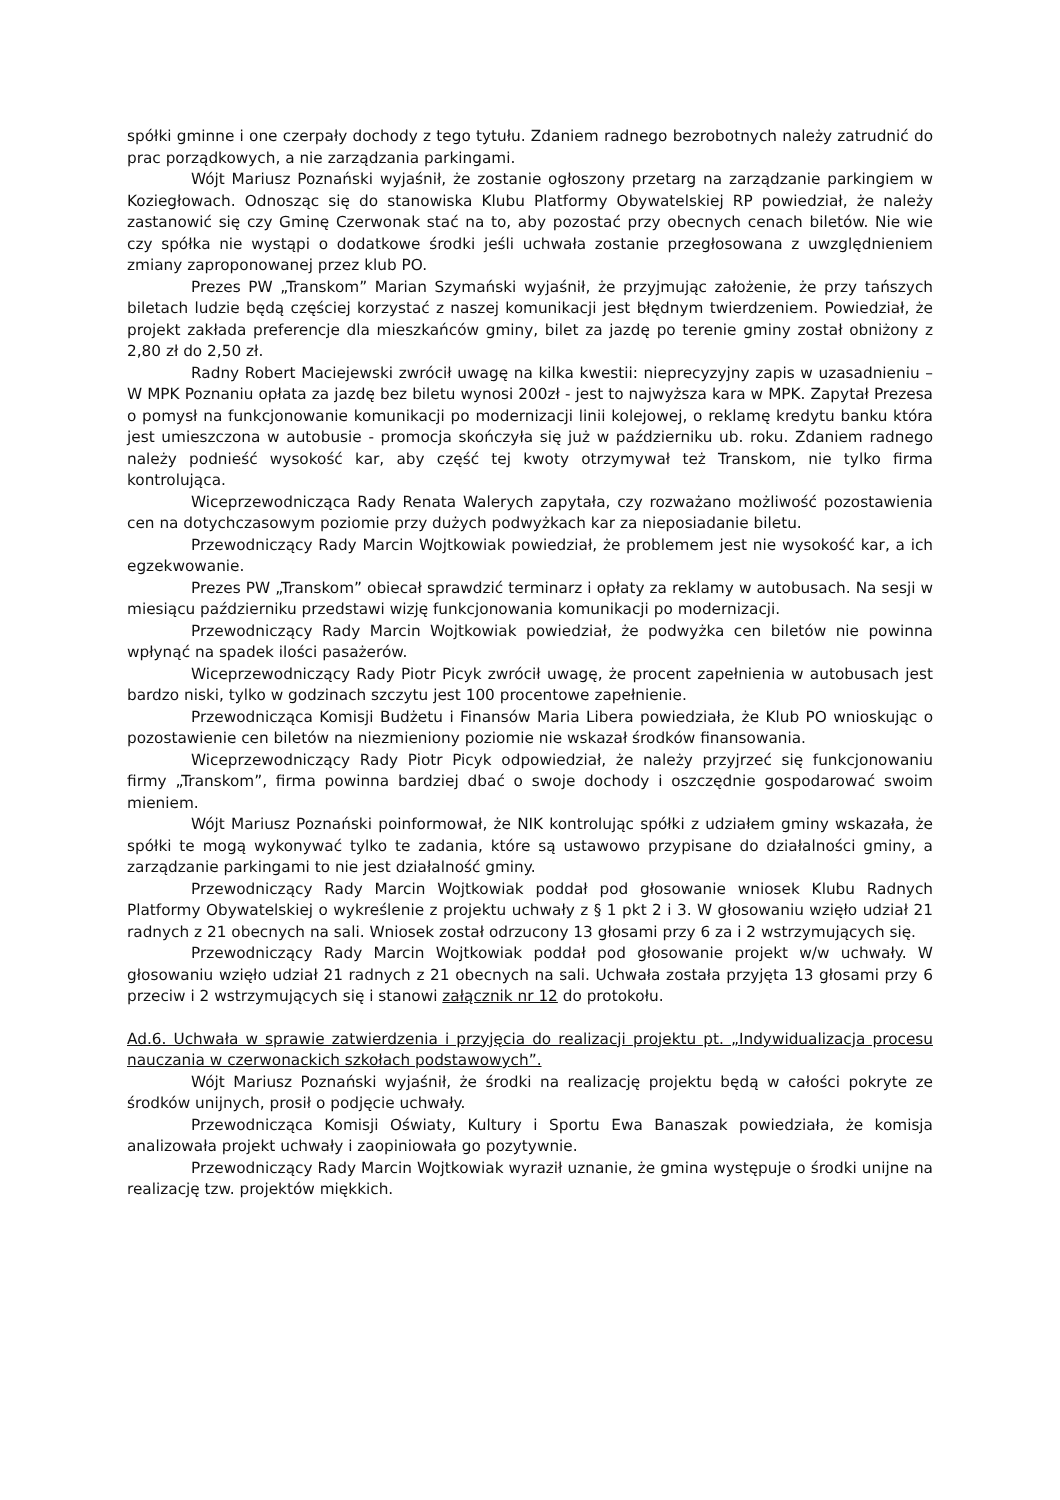spółki gminne i one czerpały dochody z tego tytułu. Zdaniem radnego bezrobotnych należy zatrudnić do prac porządkowych, a nie zarządzania parkingami.
Wójt Mariusz Poznański wyjaśnił, że zostanie ogłoszony przetarg na zarządzanie parkingiem w Koziegłowach. Odnosząc się do stanowiska Klubu Platformy Obywatelskiej RP powiedział, że należy zastanowić się czy Gminę Czerwonak stać na to, aby pozostać przy obecnych cenach biletów. Nie wie czy spółka nie wystąpi o dodatkowe środki jeśli uchwała zostanie przegłosowana z uwzględnieniem zmiany zaproponowanej przez klub PO.
Prezes PW „Transkom” Marian Szymański wyjaśnił, że przyjmując założenie, że przy tańszych biletach ludzie będą częściej korzystać z naszej komunikacji jest błędnym twierdzeniem. Powiedział, że projekt zakłada preferencje dla mieszkańców gminy, bilet za jazdę po terenie gminy został obniżony z 2,80 zł do 2,50 zł.
Radny Robert Maciejewski zwrócił uwagę na kilka kwestii: nieprecyzyjny zapis w uzasadnieniu – W MPK Poznaniu opłata za jazdę bez biletu wynosi 200zł - jest to najwyższa kara w MPK. Zapytał Prezesa o pomysł na funkcjonowanie komunikacji po modernizacji linii kolejowej, o reklamę kredytu banku która jest umieszczona w autobusie - promocja skończyła się już w październiku ub. roku. Zdaniem radnego należy podnieść wysokość kar, aby część tej kwoty otrzymywał też Transkom, nie tylko firma kontrolująca.
Wiceprzewodnicząca Rady Renata Walerych zapytała, czy rozważano możliwość pozostawienia cen na dotychczasowym poziomie przy dużych podwyżkach kar za nieposiadanie biletu.
Przewodniczący Rady Marcin Wojtkowiak powiedział, że problemem jest nie wysokość kar, a ich egzekwowanie.
Prezes PW „Transkom” obiecał sprawdzić terminarz i opłaty za reklamy w autobusach. Na sesji w miesiącu październiku przedstawi wizję funkcjonowania komunikacji po modernizacji.
Przewodniczący Rady Marcin Wojtkowiak powiedział, że podwyżka cen biletów nie powinna wpłynąć na spadek ilości pasażerów.
Wiceprzewodniczący Rady Piotr Picyk zwrócił uwagę, że procent zapełnienia w autobusach jest bardzo niski, tylko w godzinach szczytu jest 100 procentowe zapełnienie.
Przewodnicząca Komisji Budżetu i Finansów Maria Libera powiedziała, że Klub PO wnioskując o pozostawienie cen biletów na niezmieniony poziomie nie wskazał środków finansowania.
Wiceprzewodniczący Rady Piotr Picyk odpowiedział, że należy przyjrzeć się funkcjonowaniu firmy „Transkom”, firma powinna bardziej dbać o swoje dochody i oszczędnie gospodarować swoim mieniem.
Wójt Mariusz Poznański poinformował, że NIK kontrolując spółki z udziałem gminy wskazała, że spółki te mogą wykonywać tylko te zadania, które są ustawowo przypisane do działalności gminy, a zarządzanie parkingami to nie jest działalność gminy.
Przewodniczący Rady Marcin Wojtkowiak poddał pod głosowanie wniosek Klubu Radnych Platformy Obywatelskiej o wykreślenie z projektu uchwały z § 1 pkt 2 i 3. W głosowaniu wzięło udział 21 radnych z 21 obecnych na sali. Wniosek został odrzucony 13 głosami przy 6 za i 2 wstrzymujących się.
Przewodniczący Rady Marcin Wojtkowiak poddał pod głosowanie projekt w/w uchwały. W głosowaniu wzięło udział 21 radnych z 21 obecnych na sali. Uchwała została przyjęta 13 głosami przy 6 przeciw i 2 wstrzymujących się i stanowi załącznik nr 12 do protokołu.
Ad.6. Uchwała w sprawie zatwierdzenia i przyjęcia do realizacji projektu pt. „Indywidualizacja procesu nauczania w czerwonackich szkołach podstawowych”.
Wójt Mariusz Poznański wyjaśnił, że środki na realizację projektu będą w całości pokryte ze środków unijnych, prosił o podjęcie uchwały.
Przewodnicząca Komisji Oświaty, Kultury i Sportu Ewa Banaszak powiedziała, że komisja analizowała projekt uchwały i zaopiniowała go pozytywnie.
Przewodniczący Rady Marcin Wojtkowiak wyraził uznanie, że gmina występuje o środki unijne na realizację tzw. projektów miękkich.